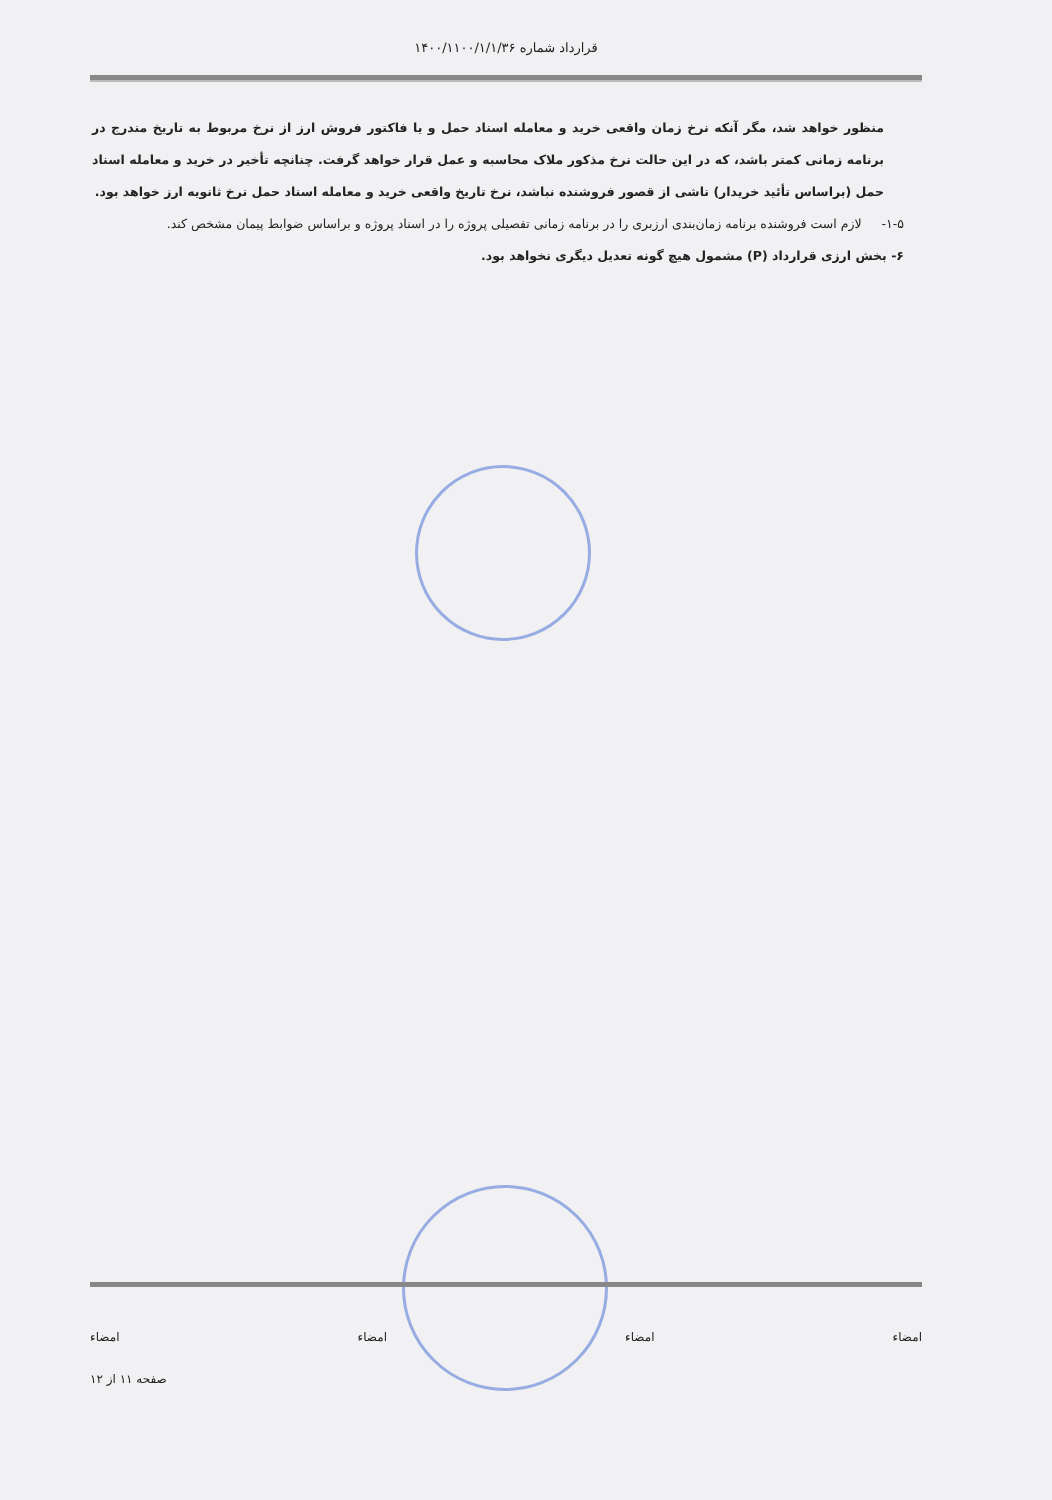قرارداد شماره ۱۴۰۰/۱۱۰۰/۱/۱/۳۶
منظور خواهد شد، مگر آنکه نرخ زمان واقعی خرید و معامله اسناد حمل و یا فاکتور فروش ارز از نرخ مربوط به تاریخ مندرج در برنامه زمانی کمتر باشد، که در این حالت نرخ مذکور ملاک محاسبه و عمل قرار خواهد گرفت. چنانچه تأخیر در خرید و معامله اسناد حمل (براساس تأئید خریدار) ناشی از قصور فروشنده نباشد، نرخ تاریخ واقعی خرید و معامله اسناد حمل نرخ ثانویه ارز خواهد بود.
۱-۵- لازم است فروشنده برنامه زمان‌بندی ارزبری را در برنامه زمانی تفصیلی پروژه را در اسناد پروژه و براساس ضوابط پیمان مشخص کند.
۶- بخش ارزی قرارداد (P) مشمول هیچ گونه تعدیل دیگری نخواهد بود.
امضاء امضاء امضاء امضاء
صفحه ۱۱ از ۱۲